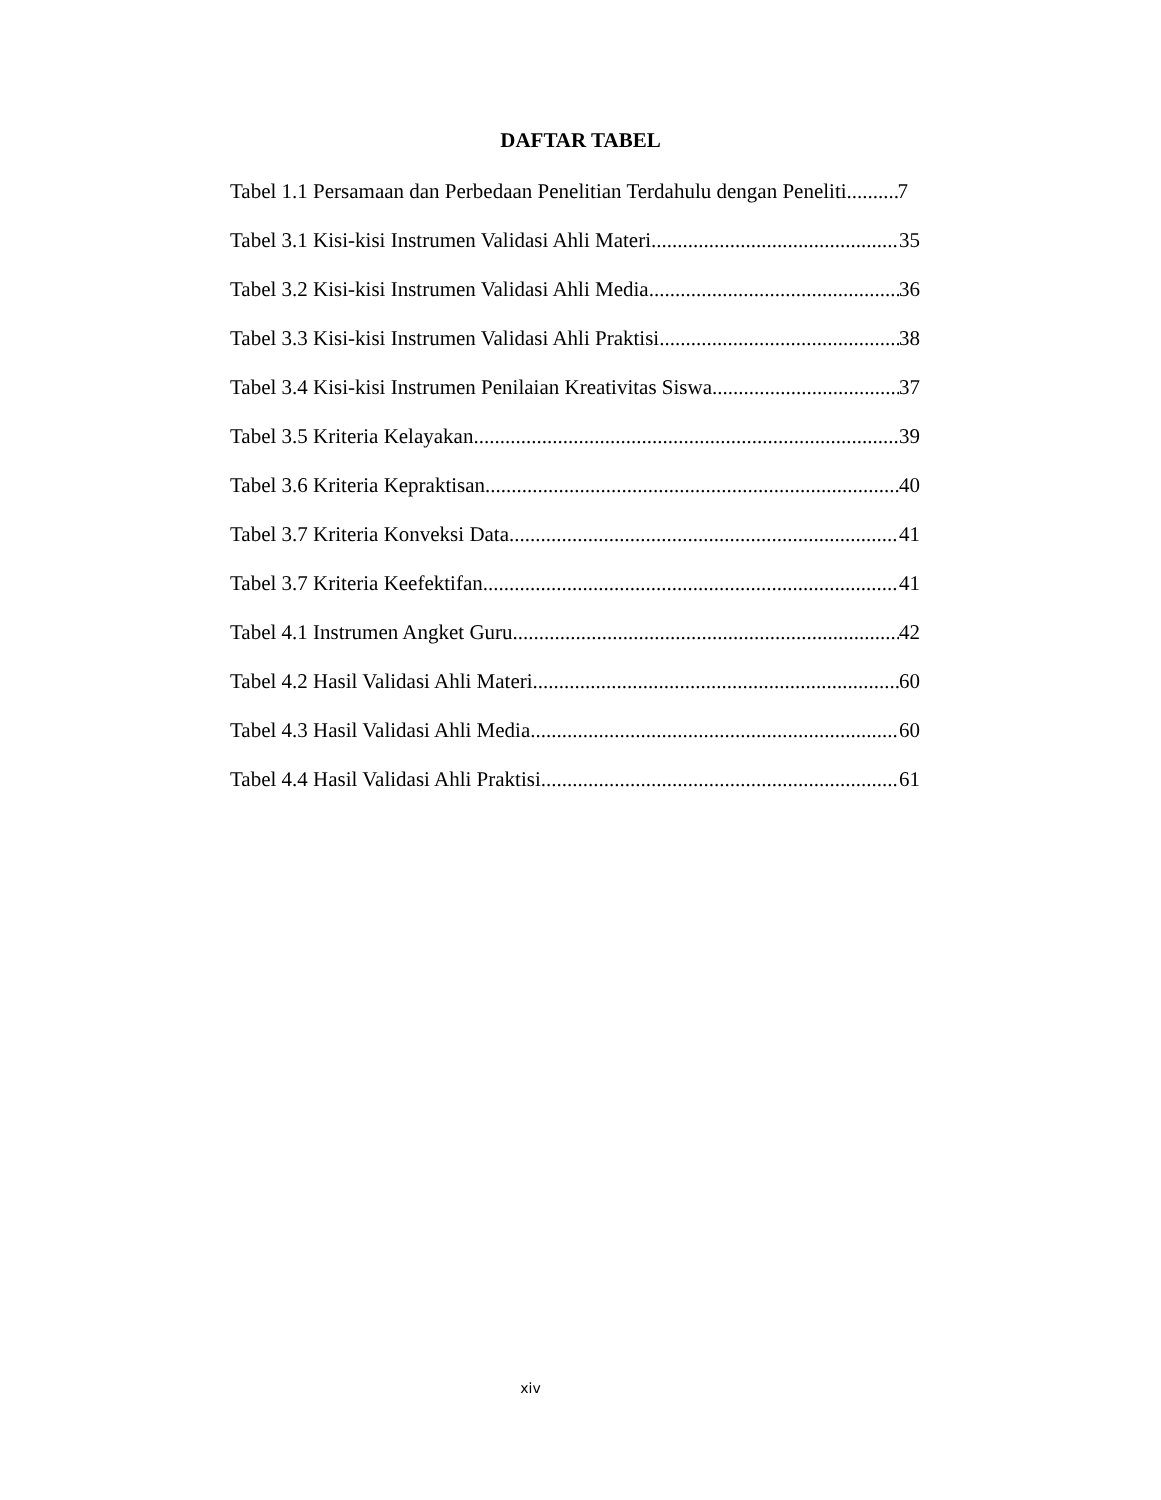DAFTAR TABEL
Tabel 1.1 Persamaan dan Perbedaan Penelitian Terdahulu dengan Peneliti 7
Tabel 3.1 Kisi-kisi Instrumen Validasi Ahli Materi 35
Tabel 3.2 Kisi-kisi Instrumen Validasi Ahli Media 36
Tabel 3.3 Kisi-kisi Instrumen Validasi Ahli Praktisi 38
Tabel 3.4 Kisi-kisi Instrumen Penilaian Kreativitas Siswa 37
Tabel 3.5 Kriteria Kelayakan 39
Tabel 3.6 Kriteria Kepraktisan 40
Tabel 3.7 Kriteria Konveksi Data 41
Tabel 3.7 Kriteria Keefektifan 41
Tabel 4.1 Instrumen Angket Guru 42
Tabel 4.2 Hasil Validasi Ahli Materi 60
Tabel 4.3 Hasil Validasi Ahli Media 60
Tabel 4.4 Hasil Validasi Ahli Praktisi 61
xiv